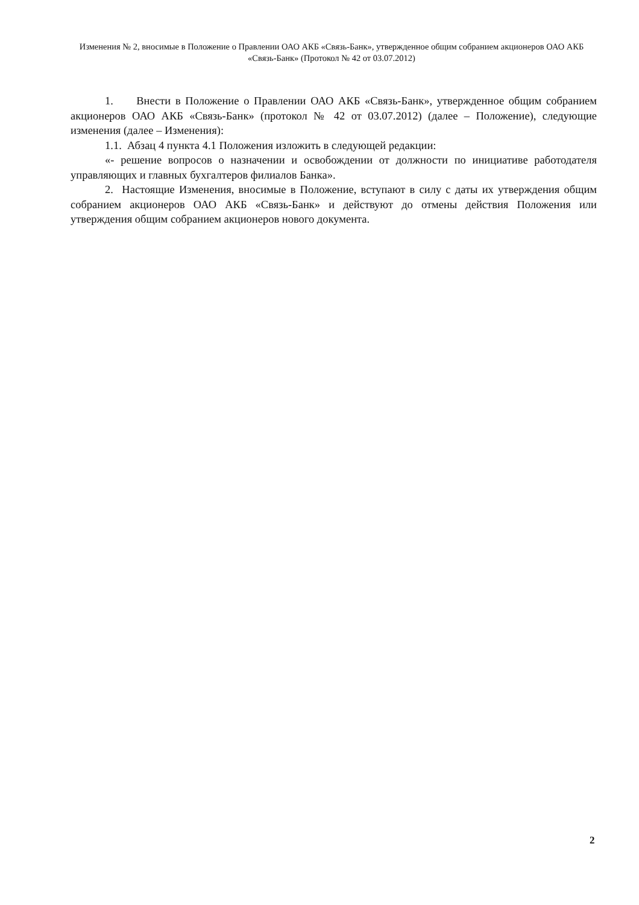Изменения № 2, вносимые в Положение о Правлении ОАО АКБ «Связь-Банк», утвержденное общим собранием акционеров ОАО АКБ «Связь-Банк» (Протокол № 42 от 03.07.2012)
1. Внести в Положение о Правлении ОАО АКБ «Связь-Банк», утвержденное общим собранием акционеров ОАО АКБ «Связь-Банк» (протокол № 42 от 03.07.2012) (далее – Положение), следующие изменения (далее – Изменения):
1.1. Абзац 4 пункта 4.1 Положения изложить в следующей редакции:
«- решение вопросов о назначении и освобождении от должности по инициативе работодателя управляющих и главных бухгалтеров филиалов Банка».
2. Настоящие Изменения, вносимые в Положение, вступают в силу с даты их утверждения общим собранием акционеров ОАО АКБ «Связь-Банк» и действуют до отмены действия Положения или утверждения общим собранием акционеров нового документа.
2